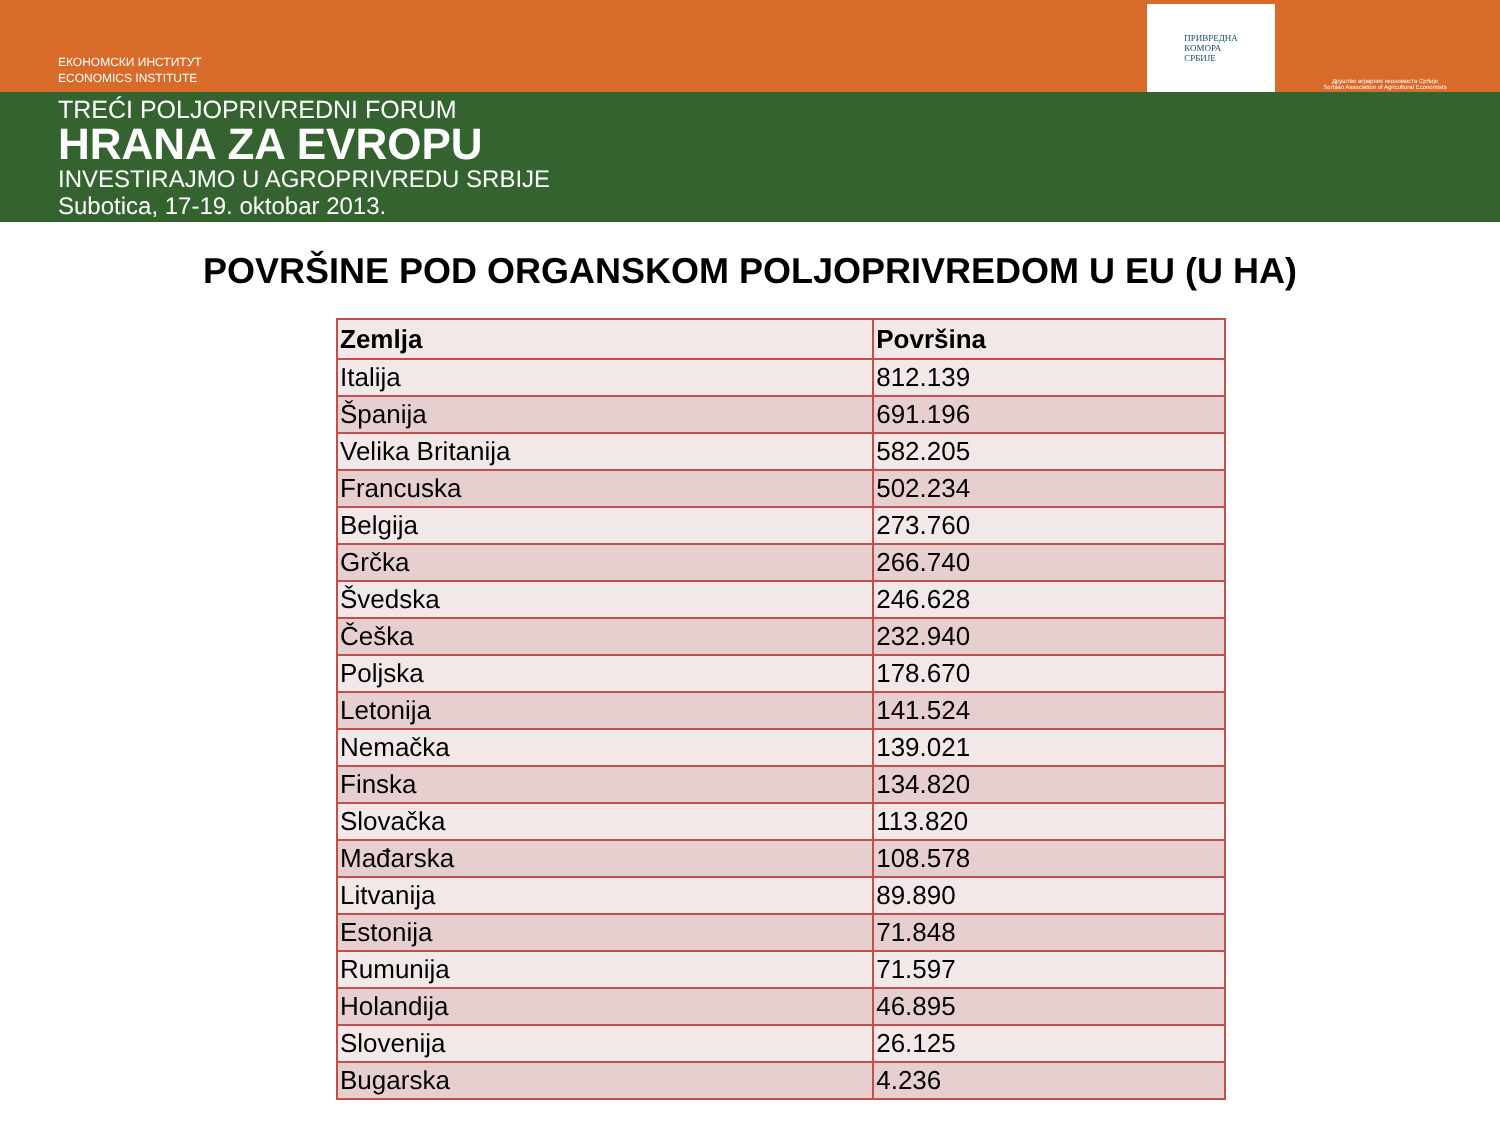ЕКОНОМСКИ ИНСТИТУТ
ECONOMICS INSTITUTE
ПРИВРЕДНА
КОМОРА
СРБИЈЕ
Друштво аграрних економиста Србије
Serbian Association of Agricultural Economists
TREĆI POLJOPRIVREDNI FORUM
HRANA ZA EVROPU
INVESTIRAJMO U AGROPRIVREDU SRBIJE
Subotica, 17-19. oktobar 2013.
POVRŠINE POD ORGANSKOM POLJOPRIVREDOM U EU (U HA)
| Zemlja | Površina |
| --- | --- |
| Italija | 812.139 |
| Španija | 691.196 |
| Velika Britanija | 582.205 |
| Francuska | 502.234 |
| Belgija | 273.760 |
| Grčka | 266.740 |
| Švedska | 246.628 |
| Češka | 232.940 |
| Poljska | 178.670 |
| Letonija | 141.524 |
| Nemačka | 139.021 |
| Finska | 134.820 |
| Slovačka | 113.820 |
| Mađarska | 108.578 |
| Litvanija | 89.890 |
| Estonija | 71.848 |
| Rumunija | 71.597 |
| Holandija | 46.895 |
| Slovenija | 26.125 |
| Bugarska | 4.236 |